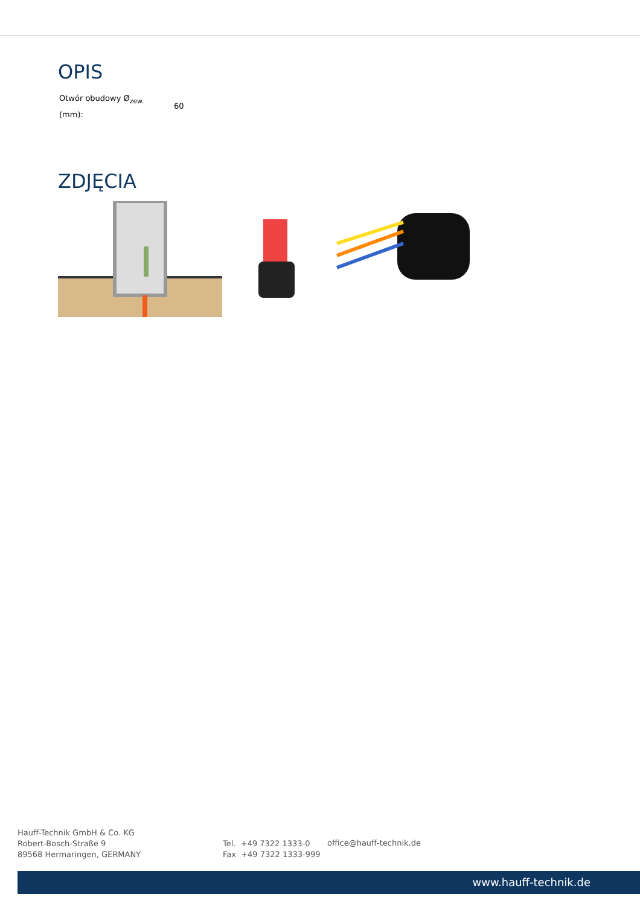OPIS
| Otwór obudowy Ø<sub>zew.</sub> (mm): | 60 |
ZDJĘCIA
Hauff-Technik GmbH & Co. KG
Robert-Bosch-Straße 9
89568 Hermaringen, GERMANY
Tel. +49 7322 1333-0
Fax +49 7322 1333-999
office@hauff-technik.de
www.hauff-technik.de